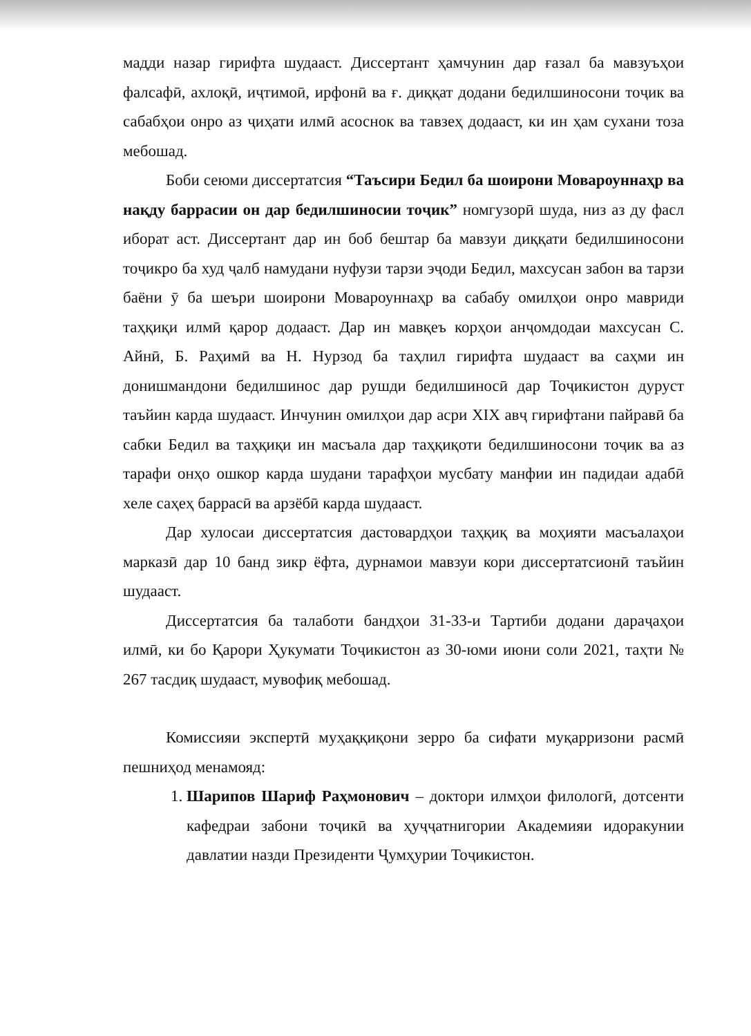мадди назар гирифта шудааст. Диссертант ҳамчунин дар ғазал ба мавзуъҳои фалсафӣ, ахлоқӣ, иҷтимоӣ, ирфонӣ ва ғ. диққат додани бедилшиносони тоҷик ва сабабҳои онро аз ҷиҳати илмӣ асоснок ва тавзеҳ додааст, ки ин ҳам сухани тоза мебошад.
Боби сеюми диссертатсия “Таъсири Бедил ба шоирони Мовароуннаҳр ва нақду баррасии он дар бедилшиносии тоҷик” номгузорӣ шуда, низ аз ду фасл иборат аст. Диссертант дар ин боб бештар ба мавзуи диққати бедилшиносони тоҷикро ба худ ҷалб намудани нуфузи тарзи эҷоди Бедил, махсусан забон ва тарзи баёни ӯ ба шеъри шоирони Мовароуннаҳр ва сабабу омилҳои онро мавриди таҳқиқи илмӣ қарор додааст. Дар ин мавқеъ корҳои анҷомдодаи махсусан С. Айнӣ, Б. Раҳимӣ ва Н. Нурзод ба таҳлил гирифта шудааст ва саҳми ин донишмандони бедилшинос дар рушди бедилшиносӣ дар Тоҷикистон дуруст таъйин карда шудааст. Инчунин омилҳои дар асри XIX авҷ гирифтани пайравӣ ба сабки Бедил ва таҳқиқи ин масъала дар таҳқиқоти бедилшиносони тоҷик ва аз тарафи онҳо ошкор карда шудани тарафҳои мусбату манфии ин падидаи адабӣ хеле саҳеҳ баррасӣ ва арзёбӣ карда шудааст.
Дар хулосаи диссертатсия дастовардҳои таҳқиқ ва моҳияти масъалаҳои марказӣ дар 10 банд зикр ёфта, дурнамои мавзуи кори диссертатсионӣ таъйин шудааст.
Диссертатсия ба талаботи бандҳои 31-33-и Тартиби додани дараҷаҳои илмӣ, ки бо Қарори Ҳукумати Тоҷикистон аз 30-юми июни соли 2021, таҳти № 267 тасдиқ шудааст, мувофиқ мебошад.
Комиссияи экспертӣ муҳаққиқони зерро ба сифати муқарризони расмӣ пешниҳод менамояд:
1. Шарипов Шариф Раҳмонович – доктори илмҳои филологӣ, дотсенти кафедраи забони тоҷикӣ ва ҳуҷҷатнигории Академияи идоракунии давлатии назди Президенти Ҷумҳурии Тоҷикистон.